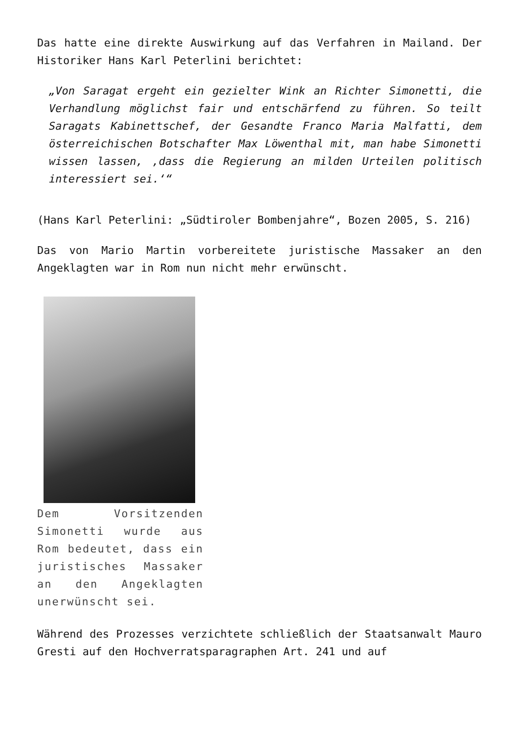Das hatte eine direkte Auswirkung auf das Verfahren in Mailand. Der Historiker Hans Karl Peterlini berichtet:
„Von Saragat ergeht ein gezielter Wink an Richter Simonetti, die Verhandlung möglichst fair und entschärfend zu führen. So teilt Saragats Kabinettschef, der Gesandte Franco Maria Malfatti, dem österreichischen Botschafter Max Löwenthal mit, man habe Simonetti wissen lassen, ‚dass die Regierung an milden Urteilen politisch interessiert sei.‘“
(Hans Karl Peterlini: „Südtiroler Bombenjahre“, Bozen 2005, S. 216)
Das von Mario Martin vorbereitete juristische Massaker an den Angeklagten war in Rom nun nicht mehr erwünscht.
Dem Vorsitzenden Simonetti wurde aus Rom bedeutet, dass ein juristisches Massaker an den Angeklagten unerwünscht sei.
Während des Prozesses verzichtete schließlich der Staatsanwalt Mauro Gresti auf den Hochverratsparagraphen Art. 241 und auf